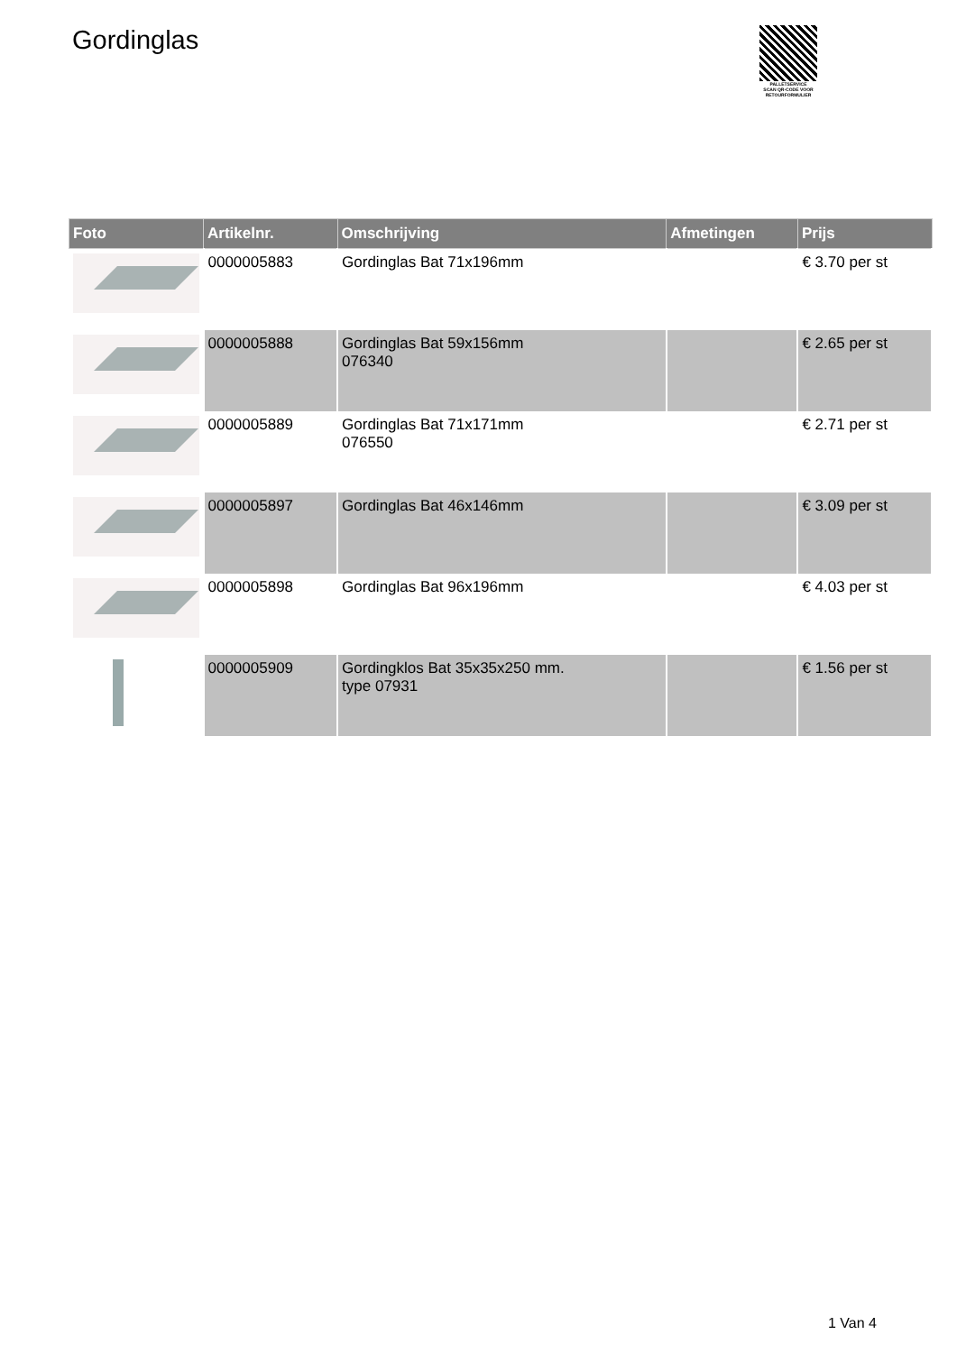Gordinglas
PALLETSERVICE
SCAN QR-CODE VOOR RETOURFORMULIER
| Foto | Artikelnr. | Omschrijving | Afmetingen | Prijs |
| --- | --- | --- | --- | --- |
| | 0000005883 | Gordinglas Bat 71x196mm | | € 3.70 per st |
| | 0000005888 | Gordinglas Bat 59x156mm 076340 | | € 2.65 per st |
| | 0000005889 | Gordinglas Bat 71x171mm 076550 | | € 2.71 per st |
| | 0000005897 | Gordinglas Bat 46x146mm | | € 3.09 per st |
| | 0000005898 | Gordinglas Bat 96x196mm | | € 4.03 per st |
| | 0000005909 | Gordingklos Bat 35x35x250 mm. type 07931 | | € 1.56 per st |
1 Van 4